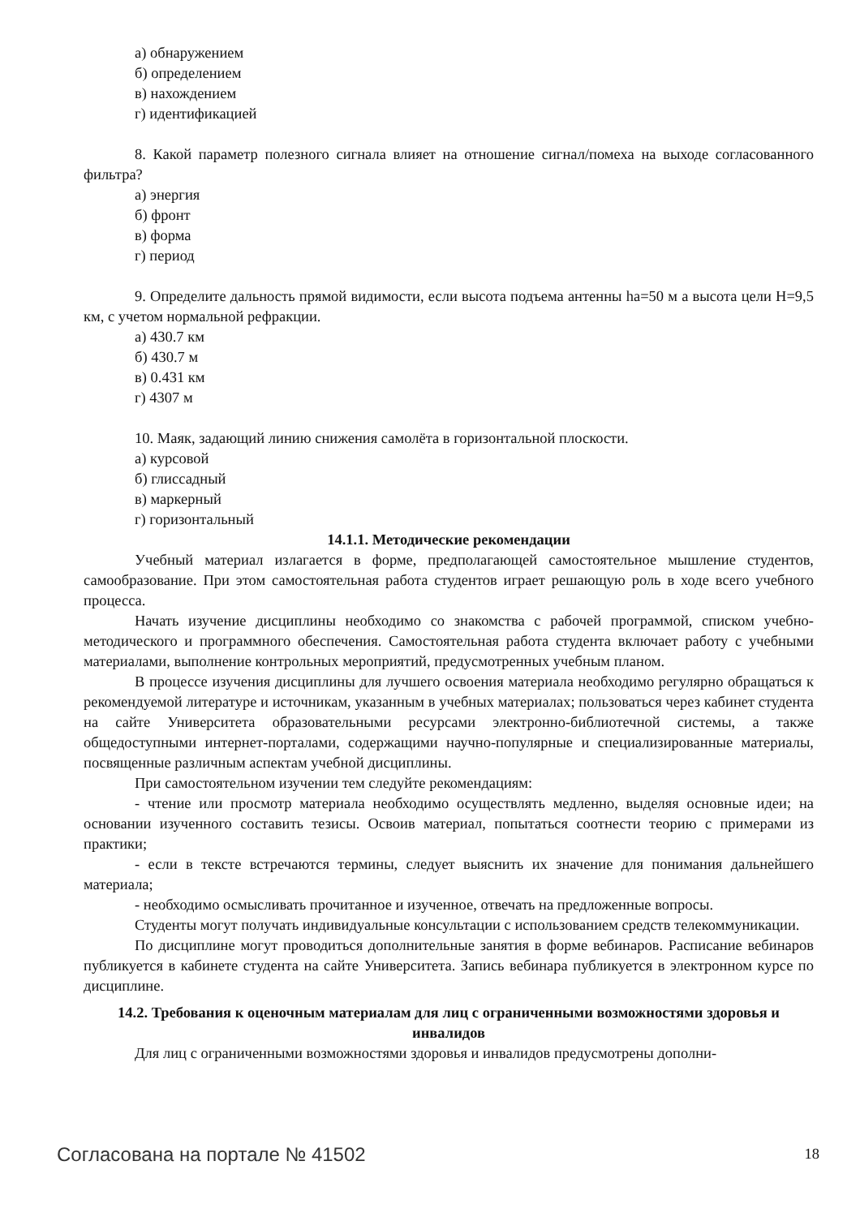а) обнаружением
б) определением
в) нахождением
г) идентификацией
8. Какой параметр полезного сигнала влияет на отношение сигнал/помеха на выходе согласованного фильтра?
а) энергия
б) фронт
в) форма
г) период
9. Определите дальность прямой видимости, если высота подъема антенны hа=50 м а высота цели H=9,5 км, с учетом нормальной рефракции.
а) 430.7 км
б) 430.7 м
в) 0.431 км
г) 4307 м
10. Маяк, задающий линию снижения самолёта в горизонтальной плоскости.
а) курсовой
б) глиссадный
в) маркерный
г) горизонтальный
14.1.1. Методические рекомендации
Учебный материал излагается в форме, предполагающей самостоятельное мышление студентов, самообразование. При этом самостоятельная работа студентов играет решающую роль в ходе всего учебного процесса.
Начать изучение дисциплины необходимо со знакомства с рабочей программой, списком учебно-методического и программного обеспечения. Самостоятельная работа студента включает работу с учебными материалами, выполнение контрольных мероприятий, предусмотренных учебным планом.
В процессе изучения дисциплины для лучшего освоения материала необходимо регулярно обращаться к рекомендуемой литературе и источникам, указанным в учебных материалах; пользоваться через кабинет студента на сайте Университета образовательными ресурсами электронно-библиотечной системы, а также общедоступными интернет-порталами, содержащими научно-популярные и специализированные материалы, посвященные различным аспектам учебной дисциплины.
При самостоятельном изучении тем следуйте рекомендациям:
- чтение или просмотр материала необходимо осуществлять медленно, выделяя основные идеи; на основании изученного составить тезисы. Освоив материал, попытаться соотнести теорию с примерами из практики;
- если в тексте встречаются термины, следует выяснить их значение для понимания дальнейшего материала;
- необходимо осмысливать прочитанное и изученное, отвечать на предложенные вопросы.
Студенты могут получать индивидуальные консультации с использованием средств телекоммуникации.
По дисциплине могут проводиться дополнительные занятия в форме вебинаров. Расписание вебинаров публикуется в кабинете студента на сайте Университета. Запись вебинара публикуется в электронном курсе по дисциплине.
14.2. Требования к оценочным материалам для лиц с ограниченными возможностями здоровья и инвалидов
Для лиц с ограниченными возможностями здоровья и инвалидов предусмотрены дополни-
Согласована на портале № 41502 18